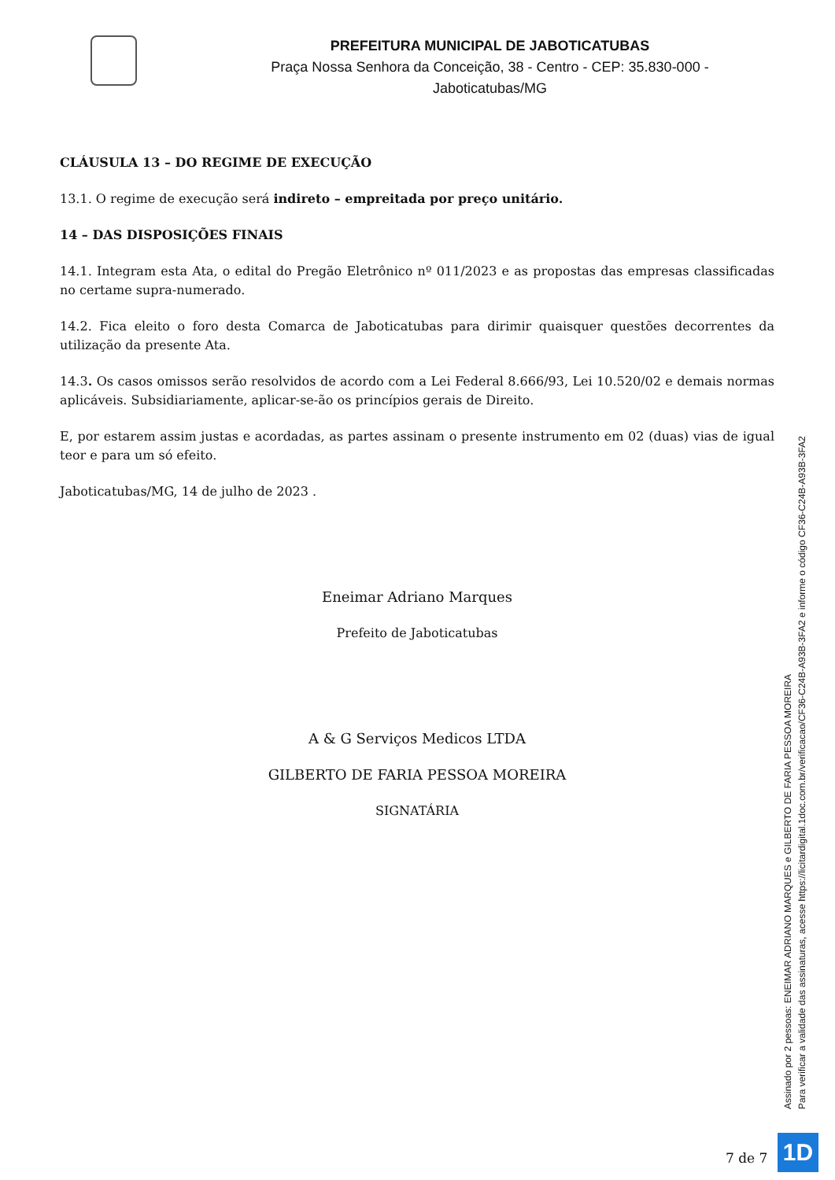PREFEITURA MUNICIPAL DE JABOTICATUBAS
Praça Nossa Senhora da Conceição, 38 - Centro - CEP: 35.830-000 - Jaboticatubas/MG
CLÁUSULA 13 – DO REGIME DE EXECUÇÃO
13.1. O regime de execução será indireto – empreitada por preço unitário.
14 – DAS DISPOSIÇÕES FINAIS
14.1. Integram esta Ata, o edital do Pregão Eletrônico nº 011/2023 e as propostas das empresas classificadas no certame supra-numerado.
14.2. Fica eleito o foro desta Comarca de Jaboticatubas para dirimir quaisquer questões decorrentes da utilização da presente Ata.
14.3. Os casos omissos serão resolvidos de acordo com a Lei Federal 8.666/93, Lei 10.520/02 e demais normas aplicáveis. Subsidiariamente, aplicar-se-ão os princípios gerais de Direito.
E, por estarem assim justas e acordadas, as partes assinam o presente instrumento em 02 (duas) vias de igual teor e para um só efeito.
Jaboticatubas/MG, 14 de julho de 2023 .
Eneimar Adriano Marques
Prefeito de Jaboticatubas
A & G Serviços Medicos LTDA
GILBERTO DE FARIA PESSOA MOREIRA
SIGNATÁRIA
Assinado por 2 pessoas: ENEIMAR ADRIANO MARQUES e GILBERTO DE FARIA PESSOA MOREIRA
Para verificar a validade das assinaturas, acesse https://licitardigital.1doc.com.br/verificacao/CF36-C24B-A93B-3FA2 e informe o código CF36-C24B-A93B-3FA2
7 de 7 1D